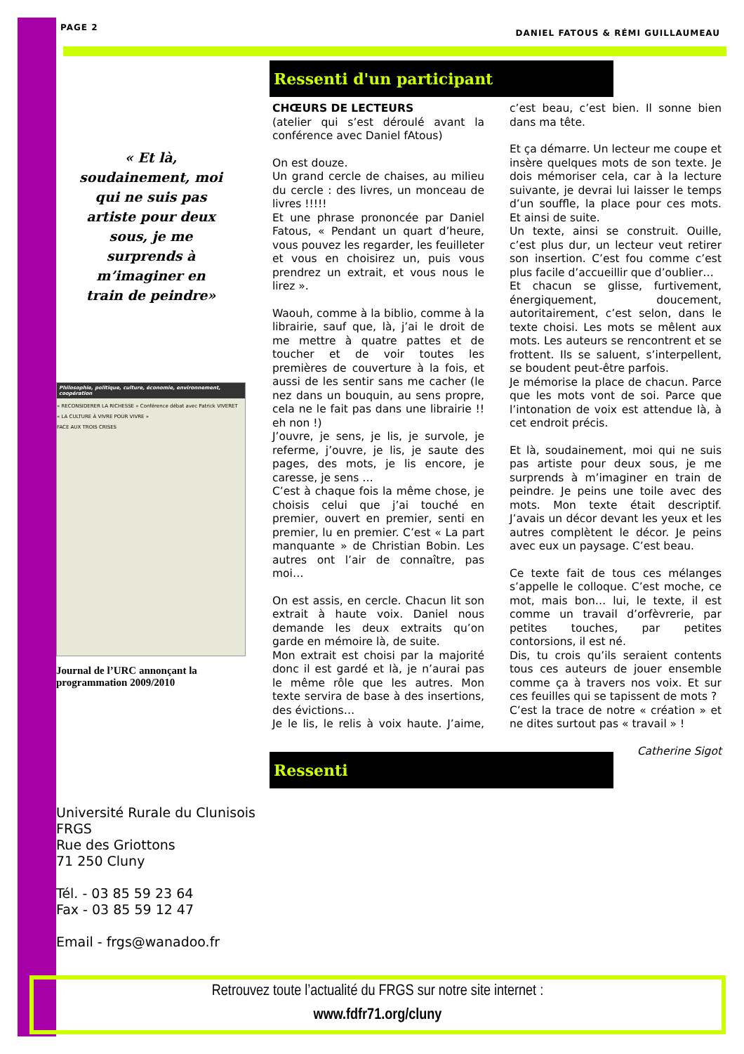PAGE 2 DANIEL FATOUS & RÉMI GUILLAUMEAU
Ressenti d'un participant
« Et là,
soudainement, moi
qui ne suis pas
artiste pour deux
sous, je me
surprends à
m’imaginer en
train de peindre»
Philosophie, politique, culture, économie, environnement, coopération
« RECONSIDERER LA RICHESSE » Conférence débat avec Patrick VIVERET
« LA CULTURE À VIVRE POUR VIVRE »
FACE AUX TROIS CRISES
Journal de l’URC annonçant la programmation 2009/2010
CHŒURS DE LECTEURS
(atelier qui s’est déroulé avant la conférence avec Daniel fAtous)
On est douze.
Un grand cercle de chaises, au milieu du cercle : des livres, un monceau de livres !!!!!
Et une phrase prononcée par Daniel Fatous, « Pendant un quart d’heure, vous pouvez les regarder, les feuilleter et vous en choisirez un, puis vous prendrez un extrait, et vous nous le lirez ».
Waouh, comme à la biblio, comme à la librairie, sauf que, là, j’ai le droit de me mettre à quatre pattes et de toucher et de voir toutes les premières de couverture à la fois, et aussi de les sentir sans me cacher (le nez dans un bouquin, au sens propre, cela ne le fait pas dans une librairie !! eh non !)
J’ouvre, je sens, je lis, je survole, je referme, j’ouvre, je lis, je saute des pages, des mots, je lis encore, je caresse, je sens …
C’est à chaque fois la même chose, je choisis celui que j’ai touché en premier, ouvert en premier, senti en premier, lu en premier. C’est « La part manquante » de Christian Bobin. Les autres ont l’air de connaître, pas moi…
On est assis, en cercle. Chacun lit son extrait à haute voix. Daniel nous demande les deux extraits qu’on garde en mémoire là, de suite.
Mon extrait est choisi par la majorité donc il est gardé et là, je n’aurai pas le même rôle que les autres. Mon texte servira de base à des insertions, des évictions…
Je le lis, le relis à voix haute. J’aime, c’est beau, c’est bien. Il sonne bien dans ma tête.
Et ça démarre. Un lecteur me coupe et insère quelques mots de son texte. Je dois mémoriser cela, car à la lecture suivante, je devrai lui laisser le temps d’un souffle, la place pour ces mots. Et ainsi de suite.
Un texte, ainsi se construit. Ouille, c’est plus dur, un lecteur veut retirer son insertion. C’est fou comme c’est plus facile d’accueillir que d’oublier…
Et chacun se glisse, furtivement, énergiquement, doucement, autoritairement, c’est selon, dans le texte choisi. Les mots se mêlent aux mots. Les auteurs se rencontrent et se frottent. Ils se saluent, s’interpellent, se boudent peut-être parfois.
Je mémorise la place de chacun. Parce que les mots vont de soi. Parce que l’intonation de voix est attendue là, à cet endroit précis.
Et là, soudainement, moi qui ne suis pas artiste pour deux sous, je me surprends à m’imaginer en train de peindre. Je peins une toile avec des mots. Mon texte était descriptif. J’avais un décor devant les yeux et les autres complètent le décor. Je peins avec eux un paysage. C’est beau.
Ce texte fait de tous ces mélanges s’appelle le colloque. C’est moche, ce mot, mais bon… lui, le texte, il est comme un travail d’orfèvrerie, par petites touches, par petites contorsions, il est né.
Dis, tu crois qu’ils seraient contents tous ces auteurs de jouer ensemble comme ça à travers nos voix. Et sur ces feuilles qui se tapissent de mots ?
C’est la trace de notre « création » et ne dites surtout pas « travail » !
Catherine Sigot
Ressenti
Université Rurale du Clunisois
FRGS
Rue des Griottons
71 250 Cluny
Tél. - 03 85 59 23 64
Fax - 03 85 59 12 47
Email - frgs@wanadoo.fr
Retrouvez toute l’actualité du FRGS sur notre site internet :
www.fdfr71.org/cluny